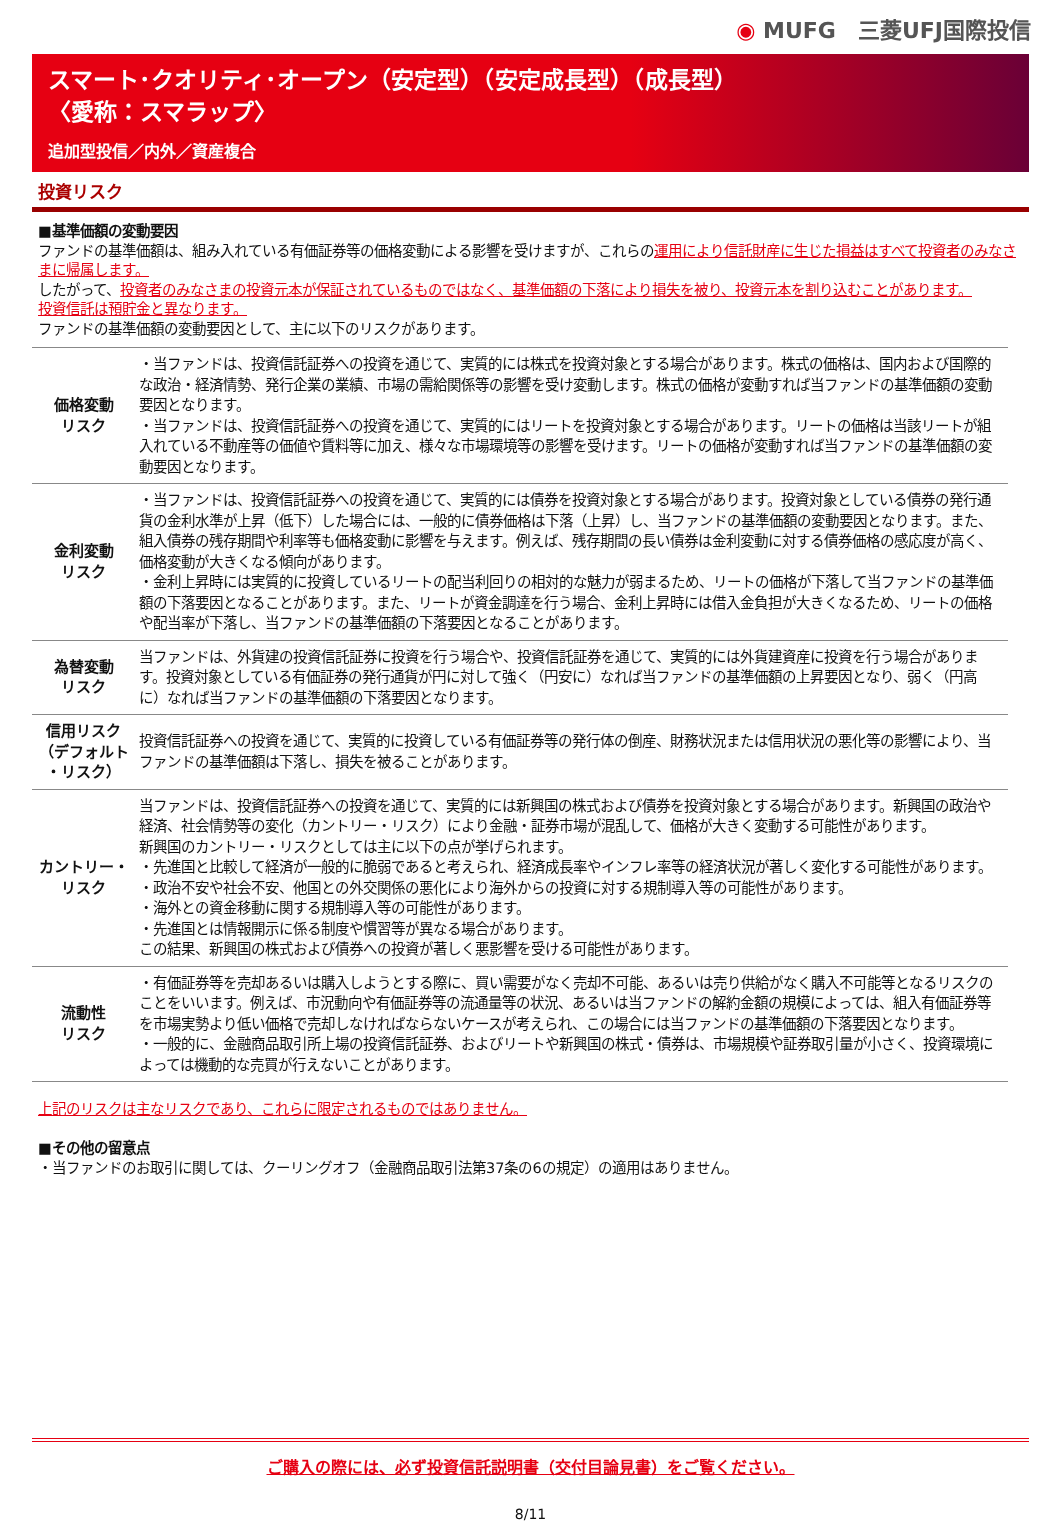◉ MUFG　三菱UFJ国際投信
スマート･クオリティ･オープン（安定型）（安定成長型）（成長型）
〈愛称：スマラップ〉
追加型投信／内外／資産複合
投資リスク
■基準価額の変動要因
ファンドの基準価額は、組み入れている有価証券等の価格変動による影響を受けますが、これらの運用により信託財産に生じた損益はすべて投資者のみなさまに帰属します。
したがって、投資者のみなさまの投資元本が保証されているものではなく、基準価額の下落により損失を被り、投資元本を割り込むことがあります。
投資信託は預貯金と異なります。
ファンドの基準価額の変動要因として、主に以下のリスクがあります。
| 価格変動 リスク | ・当ファンドは、投資信託証券への投資を通じて、実質的には株式を投資対象とする場合があります。株式の価格は、国内および国際的な政治・経済情勢、発行企業の業績、市場の需給関係等の影響を受け変動します。株式の価格が変動すれば当ファンドの基準価額の変動要因となります。 ・当ファンドは、投資信託証券への投資を通じて、実質的にはリートを投資対象とする場合があります。リートの価格は当該リートが組入れている不動産等の価値や賃料等に加え、様々な市場環境等の影響を受けます。リートの価格が変動すれば当ファンドの基準価額の変動要因となります。 |
| 金利変動 リスク | ・当ファンドは、投資信託証券への投資を通じて、実質的には債券を投資対象とする場合があります。投資対象としている債券の発行通貨の金利水準が上昇（低下）した場合には、一般的に債券価格は下落（上昇）し、当ファンドの基準価額の変動要因となります。また、組入債券の残存期間や利率等も価格変動に影響を与えます。例えば、残存期間の長い債券は金利変動に対する債券価格の感応度が高く、価格変動が大きくなる傾向があります。 ・金利上昇時には実質的に投資しているリートの配当利回りの相対的な魅力が弱まるため、リートの価格が下落して当ファンドの基準価額の下落要因となることがあります。また、リートが資金調達を行う場合、金利上昇時には借入金負担が大きくなるため、リートの価格や配当率が下落し、当ファンドの基準価額の下落要因となることがあります。 |
| 為替変動 リスク | 当ファンドは、外貨建の投資信託証券に投資を行う場合や、投資信託証券を通じて、実質的には外貨建資産に投資を行う場合があります。投資対象としている有価証券の発行通貨が円に対して強く（円安に）なれば当ファンドの基準価額の上昇要因となり、弱く（円高に）なれば当ファンドの基準価額の下落要因となります。 |
| 信用リスク （デフォルト ・リスク） | 投資信託証券への投資を通じて、実質的に投資している有価証券等の発行体の倒産、財務状況または信用状況の悪化等の影響により、当ファンドの基準価額は下落し、損失を被ることがあります。 |
| カントリー・ リスク | 当ファンドは、投資信託証券への投資を通じて、実質的には新興国の株式および債券を投資対象とする場合があります。新興国の政治や経済、社会情勢等の変化（カントリー・リスク）により金融・証券市場が混乱して、価格が大きく変動する可能性があります。 新興国のカントリー・リスクとしては主に以下の点が挙げられます。 ・先進国と比較して経済が一般的に脆弱であると考えられ、経済成長率やインフレ率等の経済状況が著しく変化する可能性があります。 ・政治不安や社会不安、他国との外交関係の悪化により海外からの投資に対する規制導入等の可能性があります。 ・海外との資金移動に関する規制導入等の可能性があります。 ・先進国とは情報開示に係る制度や慣習等が異なる場合があります。 この結果、新興国の株式および債券への投資が著しく悪影響を受ける可能性があります。 |
| 流動性 リスク | ・有価証券等を売却あるいは購入しようとする際に、買い需要がなく売却不可能、あるいは売り供給がなく購入不可能等となるリスクのことをいいます。例えば、市況動向や有価証券等の流通量等の状況、あるいは当ファンドの解約金額の規模によっては、組入有価証券等を市場実勢より低い価格で売却しなければならないケースが考えられ、この場合には当ファンドの基準価額の下落要因となります。 ・一般的に、金融商品取引所上場の投資信託証券、およびリートや新興国の株式・債券は、市場規模や証券取引量が小さく、投資環境によっては機動的な売買が行えないことがあります。 |
上記のリスクは主なリスクであり、これらに限定されるものではありません。
■その他の留意点
・当ファンドのお取引に関しては、クーリングオフ（金融商品取引法第37条の6の規定）の適用はありません。
ご購入の際には、必ず投資信託説明書（交付目論見書）をご覧ください。
8/11